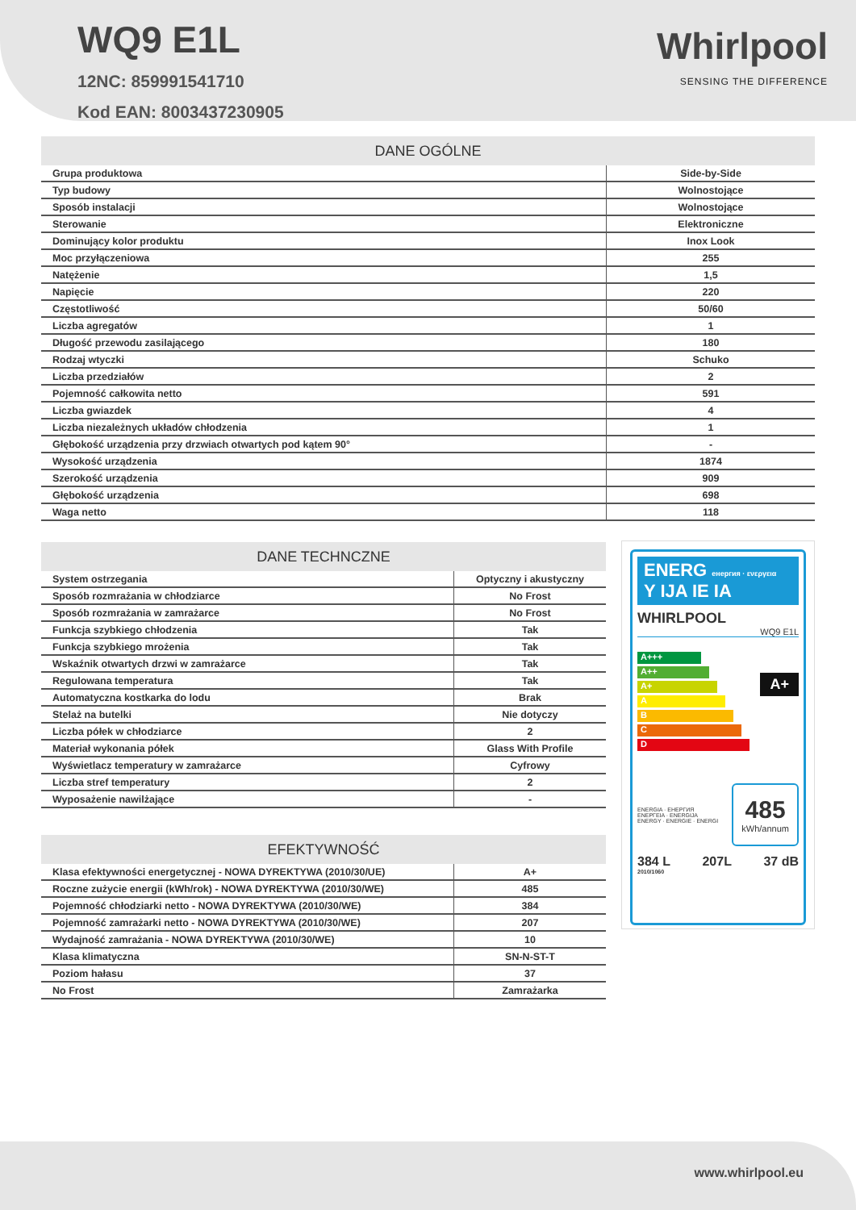WQ9 E1L
12NC: 859991541710
Kod EAN: 8003437230905
Whirlpool
SENSING THE DIFFERENCE
| DANE OGÓLNE | |
| --- | --- |
| Grupa produktowa | Side-by-Side |
| Typ budowy | Wolnostojące |
| Sposób instalacji | Wolnostojące |
| Sterowanie | Elektroniczne |
| Dominujący kolor produktu | Inox Look |
| Moc przyłączeniowa | 255 |
| Natężenie | 1,5 |
| Napięcie | 220 |
| Częstotliwość | 50/60 |
| Liczba agregatów | 1 |
| Długość przewodu zasilającego | 180 |
| Rodzaj wtyczki | Schuko |
| Liczba przedziałów | 2 |
| Pojemność całkowita netto | 591 |
| Liczba gwiazdek | 4 |
| Liczba niezależnych układów chłodzenia | 1 |
| Głębokość urządzenia przy drzwiach otwartych pod kątem 90° | - |
| Wysokość urządzenia | 1874 |
| Szerokość urządzenia | 909 |
| Głębokość urządzenia | 698 |
| Waga netto | 118 |
| DANE TECHNCZNE | |
| --- | --- |
| System ostrzegania | Optyczny i akustyczny |
| Sposób rozmrażania w chłodziarce | No Frost |
| Sposób rozmrażania w zamrażarce | No Frost |
| Funkcja szybkiego chłodzenia | Tak |
| Funkcja szybkiego mrożenia | Tak |
| Wskaźnik otwartych drzwi w zamrażarce | Tak |
| Regulowana temperatura | Tak |
| Automatyczna kostkarka do lodu | Brak |
| Stelaż na butelki | Nie dotyczy |
| Liczba półek w chłodziarce | 2 |
| Materiał wykonania półek | Glass With Profile |
| Wyświetlacz temperatury w zamrażarce | Cyfrowy |
| Liczba stref temperatury | 2 |
| Wyposażenie nawilżające | - |
| EFEKTYWNOŚĆ | |
| --- | --- |
| Klasa efektywności energetycznej - NOWA DYREKTYWA (2010/30/UE) | A+ |
| Roczne zużycie energii (kWh/rok) - NOWA DYREKTYWA (2010/30/WE) | 485 |
| Pojemność chłodziarki netto - NOWA DYREKTYWA (2010/30/WE) | 384 |
| Pojemność zamrażarki netto - NOWA DYREKTYWA (2010/30/WE) | 207 |
| Wydajność zamrażania - NOWA DYREKTYWA (2010/30/WE) | 10 |
| Klasa klimatyczna | SN-N-ST-T |
| Poziom hałasu | 37 |
| No Frost | Zamrażarka |
ENERG енергия · ενεργεια Y IJA IE IA
WHIRLPOOL
WQ9 E1L
A+++
A++
A+
A
B
C
D
A+
ENERGIA · ЕНЕРГИЯ
ΕΝΕΡΓΕΙΑ · ENERGIJA
ENERGY · ENERGIE · ENERGI
485
kWh/annum
384 L 207L 37 dB
2010/1060
www.whirlpool.eu